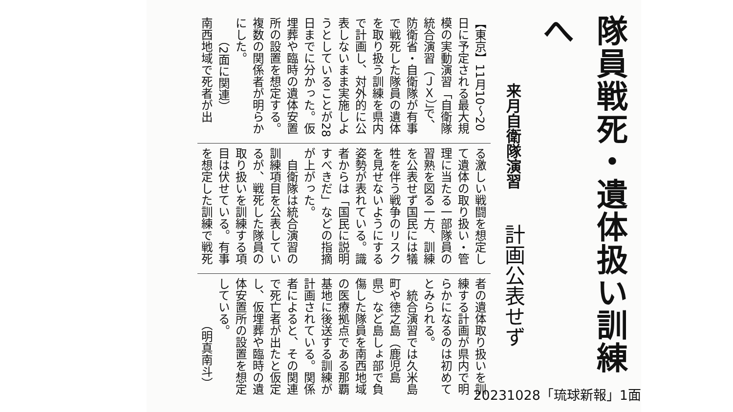隊員戦死・遺体扱い訓練へ
来月自衛隊演習　計画公表せず
【東京】11月10～20
日に予定される最大規
模の実動演習「自衛隊
統合演習（ＪＸ）」で、
防衛省・自衛隊が有事
で戦死した隊員の遺体
を取り扱う訓練を県内
で計画し、対外的に公
表しないまま実施しよ
うとしていることが28
日までに分かった。仮
埋葬や臨時の遺体安置
所の設置を想定する。
複数の関係者が明らか
にした。
　　（2面に関連）
南西地域で死者が出
る激しい戦闘を想定し
て遺体の取り扱い・管
理に当たる一部隊員の
習熟を図る一方、訓練
を公表せず国民には犠
牲を伴う戦争のリスク
を見せないようにする
姿勢が表れている。識
者からは「国民に説明
すべきだ」などの指摘
が上がった。
　自衛隊は統合演習の
訓練項目を公表してい
るが、戦死した隊員の
取り扱いを訓練する項
目は伏せている。有事
を想定した訓練で戦死
者の遺体取り扱いを訓
練する計画が県内で明
らかになるのは初めて
とみられる。
　統合演習では久米島
町や徳之島（鹿児島
県）など島しょ部で負
傷した隊員を南西地域
の医療拠点である那覇
基地に後送する訓練が
計画されている。関係
者によると、その関連
で死亡者が出たと仮定
し、仮埋葬や臨時の遺
体安置所の設置を想定
している。
　　　　（明真南斗）
20231028「琉球新報」1面